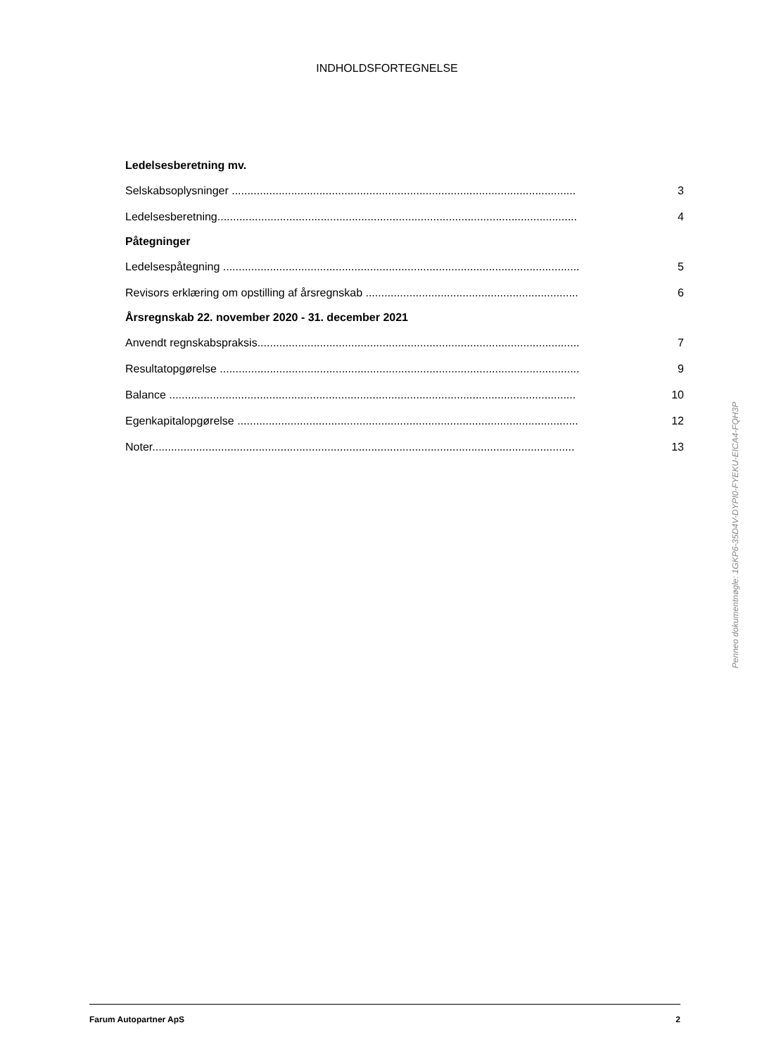INDHOLDSFORTEGNELSE
Ledelsesberetning mv.
Selskabsoplysninger .............................................................................................................. 3
Ledelsesberetning................................................................................................................... 4
Påtegninger
Ledelsespåtegning .................................................................................................................. 5
Revisors erklæring om opstilling af årsregnskab ...................................................................... 6
Årsregnskab 22. november 2020 - 31. december 2021
Anvendt regnskabspraksis....................................................................................................... 7
Resultatopgørelse ................................................................................................................... 9
Balance .................................................................................................................................. 10
Egenkapitalopgørelse ............................................................................................................. 12
Noter....................................................................................................................................... 13
Penneo dokumentnøgle: 1GKP6-35D4V-DYPI0-FYEKU-EICA4-FQH3P
Farum Autopartner ApS 2